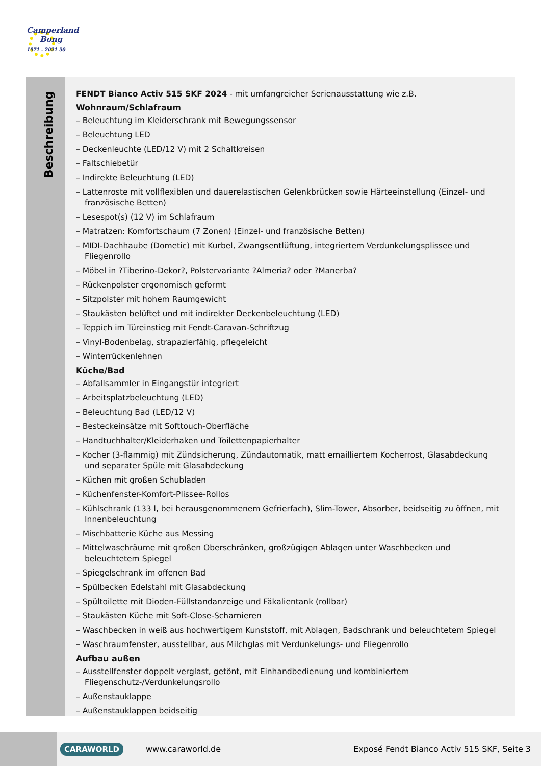Camperland
Bong
1971 - 2021 50
Beschreibung
FENDT Bianco Activ 515 SKF 2024 - mit umfangreicher Serienausstattung wie z.B.
Wohnraum/Schlafraum
– Beleuchtung im Kleiderschrank mit Bewegungssensor
– Beleuchtung LED
– Deckenleuchte (LED/12 V) mit 2 Schaltkreisen
– Faltschiebetür
– Indirekte Beleuchtung (LED)
– Lattenroste mit vollflexiblen und dauerelastischen Gelenkbrücken sowie Härteeinstellung (Einzel- und französische Betten)
– Lesespot(s) (12 V) im Schlafraum
– Matratzen: Komfortschaum (7 Zonen) (Einzel- und französische Betten)
– MIDI-Dachhaube (Dometic) mit Kurbel, Zwangsentlüftung, integriertem Verdunkelungsplissee und Fliegenrollo
– Möbel in ?Tiberino-Dekor?, Polstervariante ?Almeria? oder ?Manerba?
– Rückenpolster ergonomisch geformt
– Sitzpolster mit hohem Raumgewicht
– Staukästen belüftet und mit indirekter Deckenbeleuchtung (LED)
– Teppich im Türeinstieg mit Fendt-Caravan-Schriftzug
– Vinyl-Bodenbelag, strapazierfähig, pflegeleicht
– Winterrückenlehnen
Küche/Bad
– Abfallsammler in Eingangstür integriert
– Arbeitsplatzbeleuchtung (LED)
– Beleuchtung Bad (LED/12 V)
– Besteckeinsätze mit Softtouch-Oberfläche
– Handtuchhalter/Kleiderhaken und Toilettenpapierhalter
– Kocher (3-flammig) mit Zündsicherung, Zündautomatik, matt emailliertem Kocherrost, Glasabdeckung und separater Spüle mit Glasabdeckung
– Küchen mit großen Schubladen
– Küchenfenster-Komfort-Plissee-Rollos
– Kühlschrank (133 l, bei herausgenommenem Gefrierfach), Slim-Tower, Absorber, beidseitig zu öffnen, mit Innenbeleuchtung
– Mischbatterie Küche aus Messing
– Mittelwaschräume mit großen Oberschränken, großzügigen Ablagen unter Waschbecken und beleuchtetem Spiegel
– Spiegelschrank im offenen Bad
– Spülbecken Edelstahl mit Glasabdeckung
– Spültoilette mit Dioden-Füllstandanzeige und Fäkalientank (rollbar)
– Staukästen Küche mit Soft-Close-Scharnieren
– Waschbecken in weiß aus hochwertigem Kunststoff, mit Ablagen, Badschrank und beleuchtetem Spiegel
– Waschraumfenster, ausstellbar, aus Milchglas mit Verdunkelungs- und Fliegenrollo
Aufbau außen
– Ausstellfenster doppelt verglast, getönt, mit Einhandbedienung und kombiniertem Fliegenschutz-/Verdunkelungsrollo
– Außenstauklappe
– Außenstauklappen beidseitig
CARAWORLD www.caraworld.de Exposé Fendt Bianco Activ 515 SKF, Seite 3